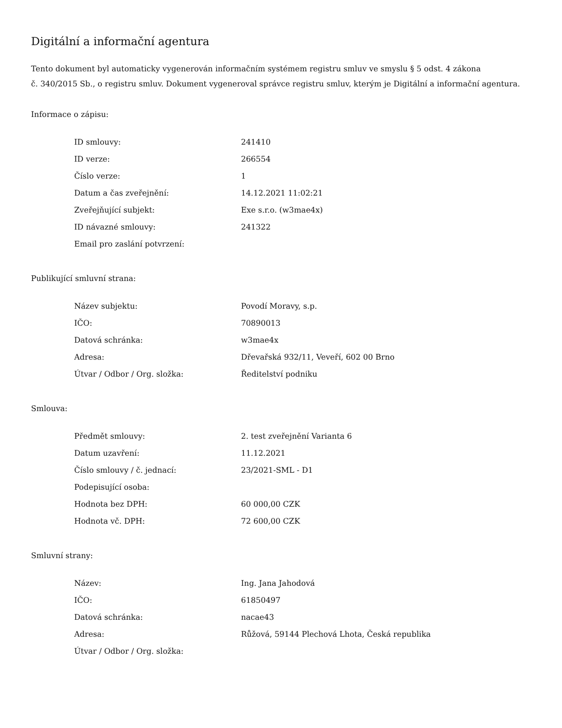Digitální a informační agentura
Tento dokument byl automaticky vygenerován informačním systémem registru smluv ve smyslu § 5 odst. 4 zákona
č. 340/2015 Sb., o registru smluv. Dokument vygeneroval správce registru smluv, kterým je Digitální a informační agentura.
Informace o zápisu:
| ID smlouvy: | 241410 |
| ID verze: | 266554 |
| Číslo verze: | 1 |
| Datum a čas zveřejnění: | 14.12.2021 11:02:21 |
| Zveřejňující subjekt: | Exe s.r.o. (w3mae4x) |
| ID návazné smlouvy: | 241322 |
| Email pro zaslání potvrzení: | |
Publikující smluvní strana:
| Název subjektu: | Povodí Moravy, s.p. |
| IČO: | 70890013 |
| Datová schránka: | w3mae4x |
| Adresa: | Dřevařská 932/11, Veveří, 602 00 Brno |
| Útvar / Odbor / Org. složka: | Ředitelství podniku |
Smlouva:
| Předmět smlouvy: | 2. test zveřejnění Varianta 6 |
| Datum uzavření: | 11.12.2021 |
| Číslo smlouvy / č. jednací: | 23/2021-SML - D1 |
| Podepisující osoba: | |
| Hodnota bez DPH: | 60 000,00 CZK |
| Hodnota vč. DPH: | 72 600,00 CZK |
Smluvní strany:
| Název: | Ing. Jana Jahodová |
| IČO: | 61850497 |
| Datová schránka: | nacae43 |
| Adresa: | Růžová, 59144 Plechová Lhota, Česká republika |
| Útvar / Odbor / Org. složka: | |